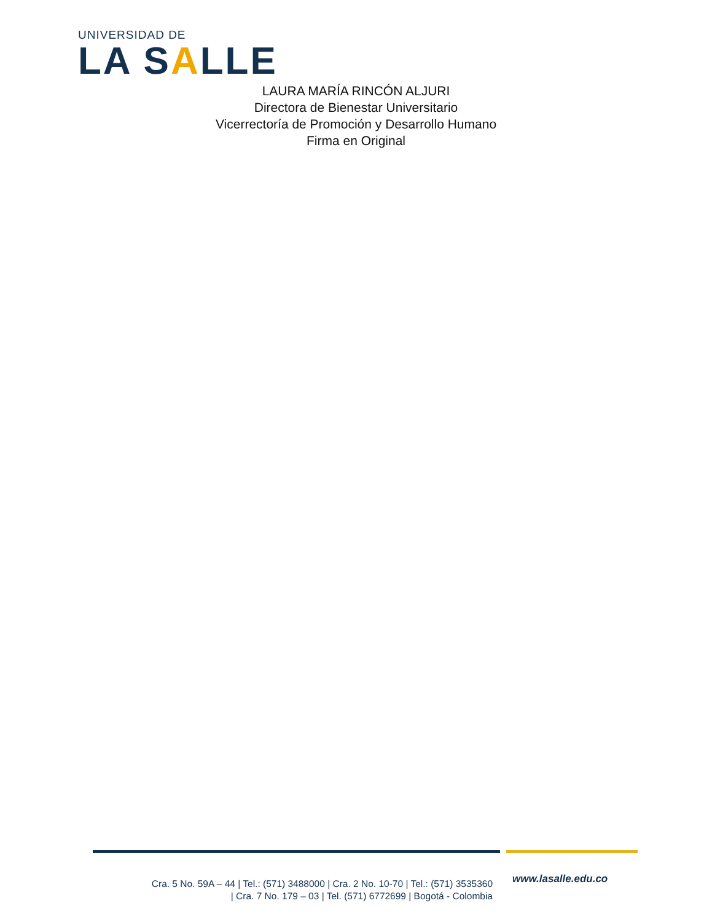UNIVERSIDAD DE
LA SALLE
LAURA MARÍA RINCÓN ALJURI
Directora de Bienestar Universitario
Vicerrectoría de Promoción y Desarrollo Humano
Firma en Original
Cra. 5 No. 59A – 44 | Tel.: (571) 3488000 | Cra. 2 No. 10-70 | Tel.: (571) 3535360
| Cra. 7 No. 179 – 03 | Tel. (571) 6772699 | Bogotá - Colombia
www.lasalle.edu.co